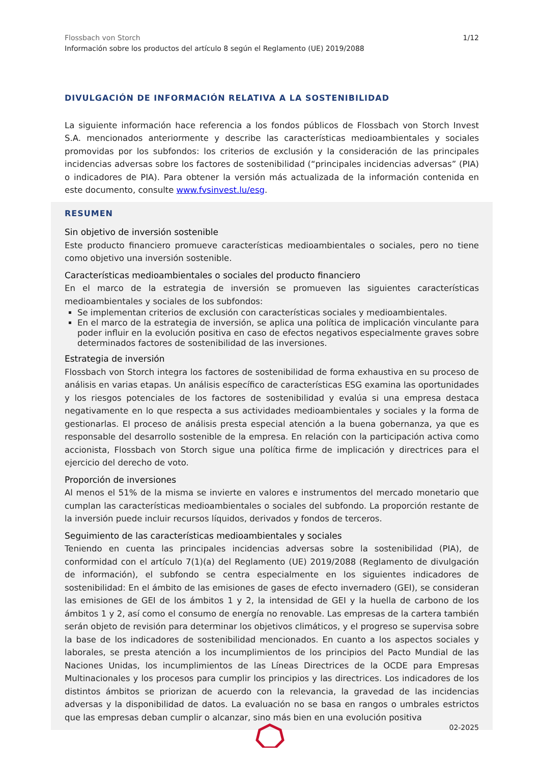1/12
Flossbach von Storch
Información sobre los productos del artículo 8 según el Reglamento (UE) 2019/2088
DIVULGACIÓN DE INFORMACIÓN RELATIVA A LA SOSTENIBILIDAD
La siguiente información hace referencia a los fondos públicos de Flossbach von Storch Invest S.A. mencionados anteriormente y describe las características medioambientales y sociales promovidas por los subfondos: los criterios de exclusión y la consideración de las principales incidencias adversas sobre los factores de sostenibilidad (“principales incidencias adversas” (PIA) o indicadores de PIA). Para obtener la versión más actualizada de la información contenida en este documento, consulte www.fvsinvest.lu/esg.
RESUMEN
Sin objetivo de inversión sostenible
Este producto financiero promueve características medioambientales o sociales, pero no tiene como objetivo una inversión sostenible.
Características medioambientales o sociales del producto financiero
En el marco de la estrategia de inversión se promueven las siguientes características medioambientales y sociales de los subfondos:
Se implementan criterios de exclusión con características sociales y medioambientales.
En el marco de la estrategia de inversión, se aplica una política de implicación vinculante para poder influir en la evolución positiva en caso de efectos negativos especialmente graves sobre determinados factores de sostenibilidad de las inversiones.
Estrategia de inversión
Flossbach von Storch integra los factores de sostenibilidad de forma exhaustiva en su proceso de análisis en varias etapas. Un análisis específico de características ESG examina las oportunidades y los riesgos potenciales de los factores de sostenibilidad y evalúa si una empresa destaca negativamente en lo que respecta a sus actividades medioambientales y sociales y la forma de gestionarlas. El proceso de análisis presta especial atención a la buena gobernanza, ya que es responsable del desarrollo sostenible de la empresa. En relación con la participación activa como accionista, Flossbach von Storch sigue una política firme de implicación y directrices para el ejercicio del derecho de voto.
Proporción de inversiones
Al menos el 51% de la misma se invierte en valores e instrumentos del mercado monetario que cumplan las características medioambientales o sociales del subfondo. La proporción restante de la inversión puede incluir recursos líquidos, derivados y fondos de terceros.
Seguimiento de las características medioambientales y sociales
Teniendo en cuenta las principales incidencias adversas sobre la sostenibilidad (PIA), de conformidad con el artículo 7(1)(a) del Reglamento (UE) 2019/2088 (Reglamento de divulgación de información), el subfondo se centra especialmente en los siguientes indicadores de sostenibilidad: En el ámbito de las emisiones de gases de efecto invernadero (GEI), se consideran las emisiones de GEI de los ámbitos 1 y 2, la intensidad de GEI y la huella de carbono de los ámbitos 1 y 2, así como el consumo de energía no renovable. Las empresas de la cartera también serán objeto de revisión para determinar los objetivos climáticos, y el progreso se supervisa sobre la base de los indicadores de sostenibilidad mencionados. En cuanto a los aspectos sociales y laborales, se presta atención a los incumplimientos de los principios del Pacto Mundial de las Naciones Unidas, los incumplimientos de las Líneas Directrices de la OCDE para Empresas Multinacionales y los procesos para cumplir los principios y las directrices. Los indicadores de los distintos ámbitos se priorizan de acuerdo con la relevancia, la gravedad de las incidencias adversas y la disponibilidad de datos. La evaluación no se basa en rangos o umbrales estrictos que las empresas deban cumplir o alcanzar, sino más bien en una evolución positiva
02-2025